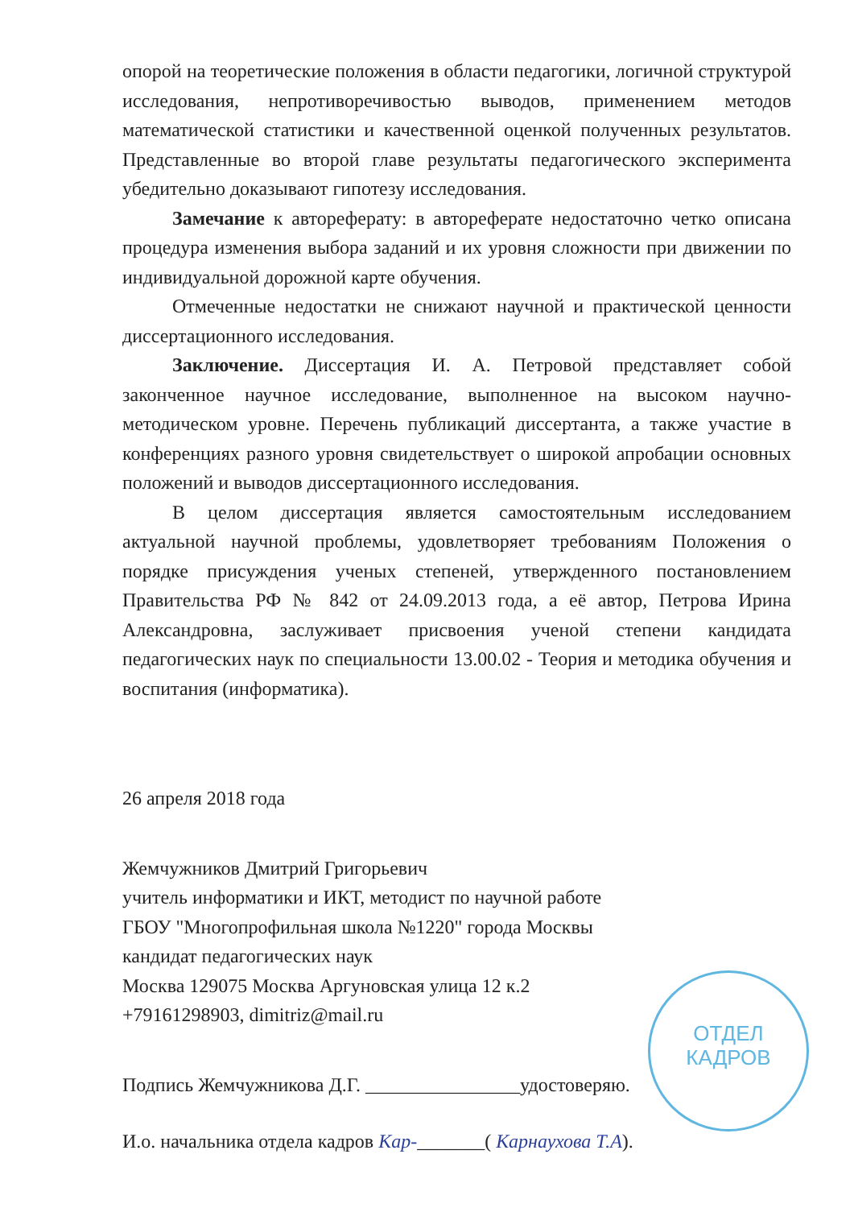опорой на теоретические положения в области педагогики, логичной структурой исследования, непротиворечивостью выводов, применением методов математической статистики и качественной оценкой полученных результатов. Представленные во второй главе результаты педагогического эксперимента убедительно доказывают гипотезу исследования.
Замечание к автореферату: в автореферате недостаточно четко описана процедура изменения выбора заданий и их уровня сложности при движении по индивидуальной дорожной карте обучения.
Отмеченные недостатки не снижают научной и практической ценности диссертационного исследования.
Заключение. Диссертация И. А. Петровой представляет собой законченное научное исследование, выполненное на высоком научно-методическом уровне. Перечень публикаций диссертанта, а также участие в конференциях разного уровня свидетельствует о широкой апробации основных положений и выводов диссертационного исследования.
В целом диссертация является самостоятельным исследованием актуальной научной проблемы, удовлетворяет требованиям Положения о порядке присуждения ученых степеней, утвержденного постановлением Правительства РФ № 842 от 24.09.2013 года, а её автор, Петрова Ирина Александровна, заслуживает присвоения ученой степени кандидата педагогических наук по специальности 13.00.02 - Теория и методика обучения и воспитания (информатика).
26 апреля 2018 года
Жемчужников Дмитрий Григорьевич
учитель информатики и ИКТ, методист по научной работе
ГБОУ "Многопрофильная школа №1220" города Москвы
кандидат педагогических наук
Москва 129075 Москва Аргуновская улица 12 к.2
+79161298903, dimitriz@mail.ru
Подпись Жемчужникова Д.Г. ________________удостоверяю.
И.о. начальника отдела кадров Кар-_______( Карнаухова Т.А).
ОТДЕЛ
КАДРОВ